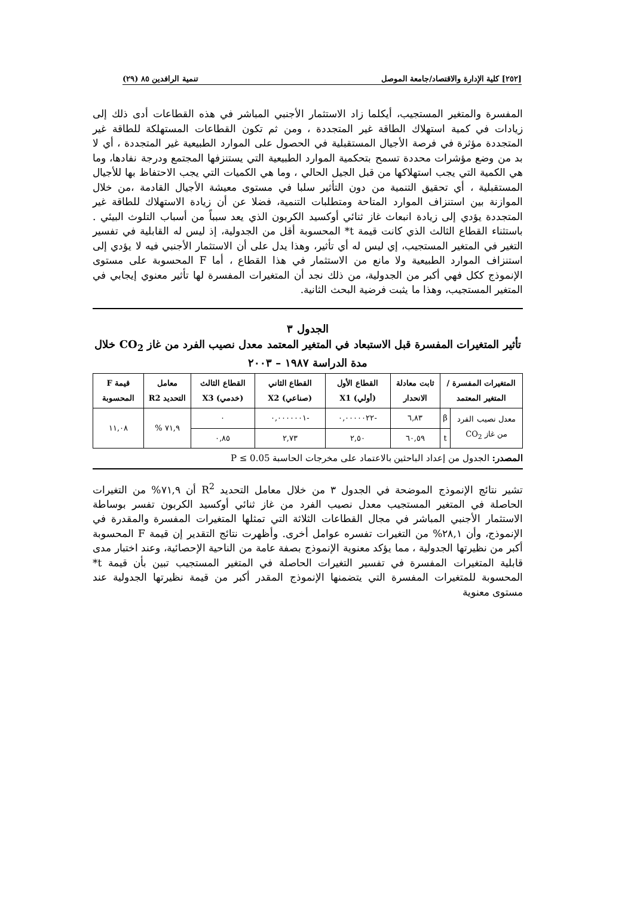[٢٥٢] كلية الإدارة والاقتصاد/جامعة الموصل تنمية الرافدين ٨٥ (٢٩)
المفسرة والمتغير المستجيب، أيكلما زاد الاستثمار الأجنبي المباشر في هذه القطاعات أدى ذلك إلى زيادات في كمية استهلاك الطاقة غير المتجددة ، ومن ثم تكون القطاعات المستهلكة للطاقة غير المتجددة مؤثرة في فرصة الأجيال المستقبلية في الحصول على الموارد الطبيعية غير المتجددة ، أي لا بد من وضع مؤشرات محددة تسمح بتحكمية الموارد الطبيعية التي يستنزفها المجتمع ودرجة نفادها، وما هي الكمية التي يجب استهلاكها من قبل الجيل الحالي ، وما هي الكميات التي يجب الاحتفاظ بها للأجيال المستقبلية ، أي تحقيق التنمية من دون التأثير سلبا في مستوى معيشة الأجيال القادمة ،من خلال الموازنة بين استنزاف الموارد المتاحة ومتطلبات التنمية، فضلا عن أن زيادة الاستهلاك للطاقة غير المتجددة يؤدي إلى زيادة انبعاث غاز ثنائي أوكسيد الكربون الذي يعد سبباً من أسباب التلوث البيئي . باستثناء القطاع الثالث الذي كانت قيمة t* المحسوبة أقل من الجدولية، إذ ليس له القابلية في تفسير التغير في المتغير المستجيب، إي ليس له أي تأثير، وهذا يدل على أن الاستثمار الأجنبي فيه لا يؤدي إلى استنزاف الموارد الطبيعية ولا مانع من الاستثمار في هذا القطاع ، أما F المحسوبة على مستوى الإنموذج ككل فهي أكبر من الجدولية، من ذلك نجد أن المتغيرات المفسرة لها تأثير معنوي إيجابي في المتغير المستجيب، وهذا ما يثبت فرضية البحث الثانية.
الجدول ٣
تأثير المتغيرات المفسرة قبل الاستبعاد في المتغير المعتمد معدل نصيب الفرد من غاز CO<sub>2</sub> خلال مدة الدراسة ١٩٨٧ – ٢٠٠٣
| المتغيرات المفسرة / المتغير المعتمد | | ثابت معادلة الانحدار | القطاع الأول (أولي) X1 | القطاع الثاني (صناعي) X2 | القطاع الثالث (خدمي) X3 | معامل التحديد R2 | قيمة F المحسوبة |
| --- | --- | --- | --- | --- | --- | --- | --- |
| معدل نصيب الفرد من غاز CO<sub>2</sub> | β | ٦,٨٣ | -٠,٠٠٠٠٠٢٢ | -٠,٠٠٠٠٠٠١ | ٠ | ٧١,٩ % | ١١,٠٨ |
| | t | ٦٠,٥٩ | ٢,٥٠ | ٢,٧٣ | ٠,٨٥ | | |
المصدر: الجدول من إعداد الباحثين بالاعتماد على مخرجات الحاسبة P ≤ 0.05
تشير نتائج الإنموذج الموضحة في الجدول ٣ من خلال معامل التحديد R<sup>2</sup> أن ٧١,٩% من التغيرات الحاصلة في المتغير المستجيب معدل نصيب الفرد من غاز ثنائي أوكسيد الكربون تفسر بوساطة الاستثمار الأجنبي المباشر في مجال القطاعات الثلاثة التي تمثلها المتغيرات المفسرة والمقدرة في الإنموذج، وأن ٢٨,١% من التغيرات تفسره عوامل أخرى. وأظهرت نتائج التقدير إن قيمة F المحسوبة أكبر من نظيرتها الجدولية ، مما يؤكد معنوية الإنموذج بصفة عامة من الناحية الإحصائية، وعند اختبار مدى قابلية المتغيرات المفسرة في تفسير التغيرات الحاصلة في المتغير المستجيب تبين بأن قيمة t* المحسوبة للمتغيرات المفسرة التي يتضمنها الإنموذج المقدر أكبر من قيمة نظيرتها الجدولية عند مستوى معنوية